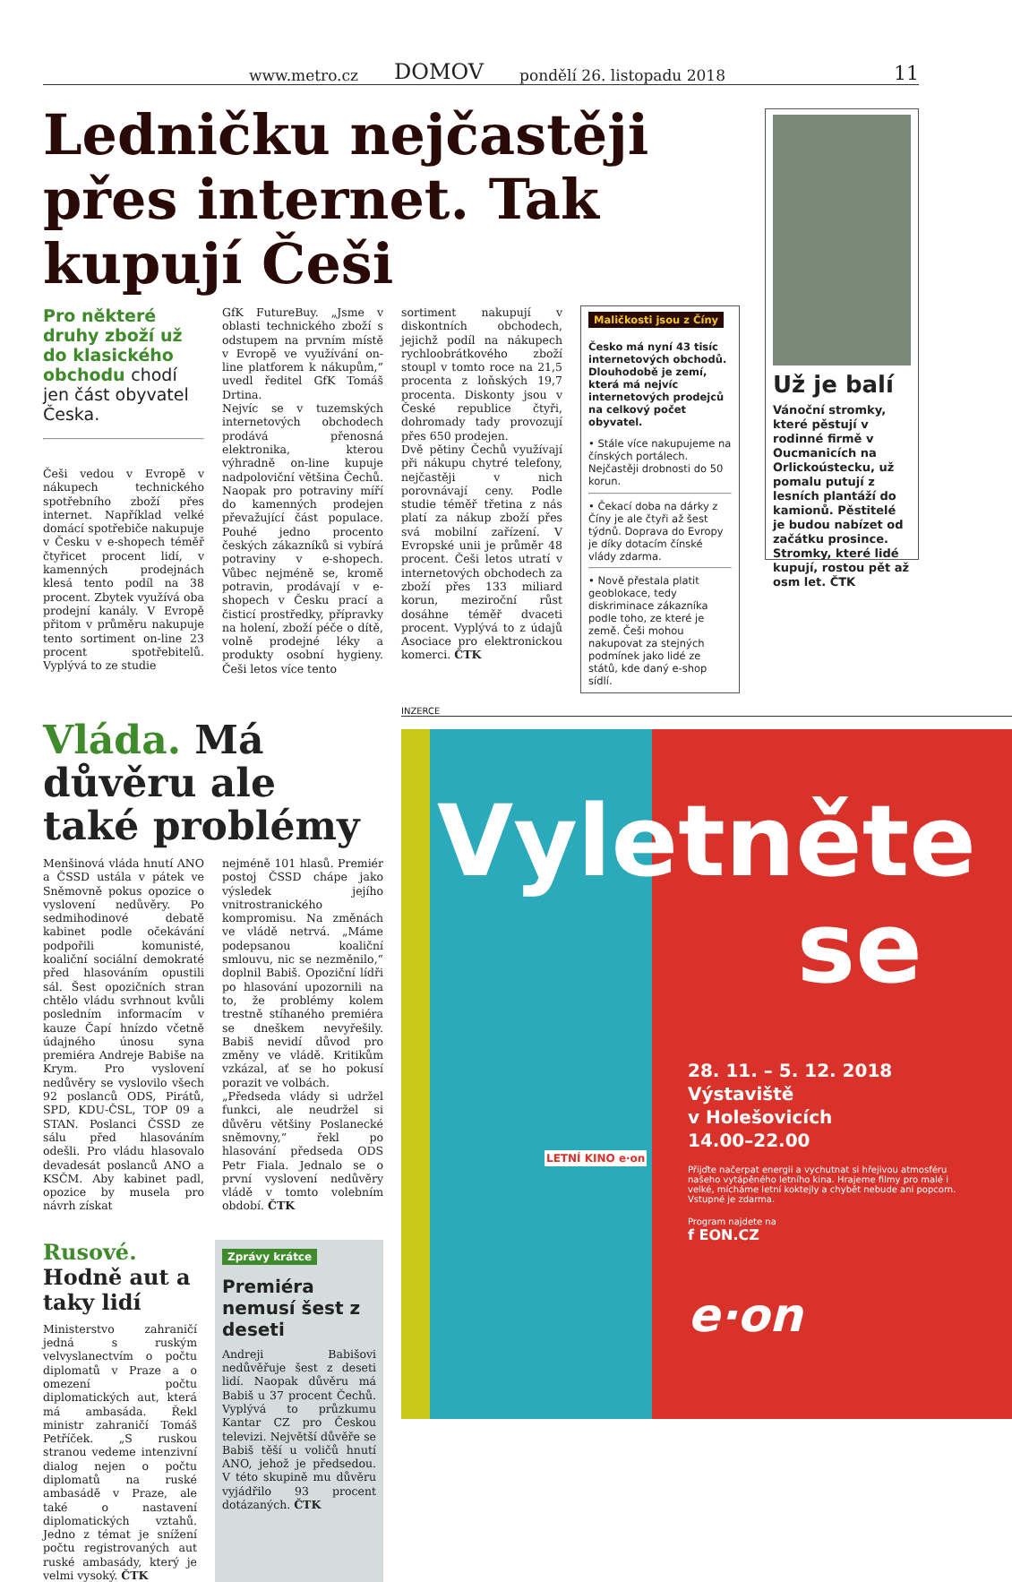www.metro.cz DOMOV pondělí 26. listopadu 2018 11
Ledničku nejčastěji přes internet. Tak kupují Češi
Pro některé druhy zboží už do klasického obchodu chodí jen část obyvatel Česka.
Češi vedou v Evropě v nákupech technického spotřebního zboží přes internet. Například velké domácí spotřebiče nakupuje v Česku v e-shopech téměř čtyřicet procent lidí, v kamenných prodejnách klesá tento podíl na 38 procent. Zbytek využívá oba prodejní kanály. V Evropě přitom v průměru nakupuje tento sortiment on-line 23 procent spotřebitelů. Vyplývá to ze studie
GfK FutureBuy. „Jsme v oblasti technického zboží s odstupem na prvním místě v Evropě ve využívání on-line platforem k nákupům,“ uvedl ředitel GfK Tomáš Drtina.
Nejvíc se v tuzemských internetových obchodech prodává přenosná elektronika, kterou výhradně on-line kupuje nadpoloviční většina Čechů. Naopak pro potraviny míří do kamenných prodejen převažující část populace. Pouhé jedno procento českých zákazníků si vybírá potraviny v e-shopech. Vůbec nejméně se, kromě potravin, prodávají v e-shopech v Česku prací a čisticí prostředky, přípravky na holení, zboží péče o dítě, volně prodejné léky a produkty osobní hygieny. Češi letos více tento
sortiment nakupují v diskontních obchodech, jejichž podíl na nákupech rychloobrátkového zboží stoupl v tomto roce na 21,5 procenta z loňských 19,7 procenta. Diskonty jsou v České republice čtyři, dohromady tady provozují přes 650 prodejen.
Dvě pětiny Čechů využívají při nákupu chytré telefony, nejčastěji v nich porovnávají ceny. Podle studie téměř třetina z nás platí za nákup zboží přes svá mobilní zařízení. V Evropské unii je průměr 48 procent. Češi letos utratí v internetových obchodech za zboží přes 133 miliard korun, meziroční růst dosáhne téměř dvaceti procent. Vyplývá to z údajů Asociace pro elektronickou komerci. ČTK
Maličkosti jsou z Číny
Česko má nyní 43 tisíc internetových obchodů. Dlouhodobě je zemí, která má nejvíc internetových prodejců na celkový počet obyvatel.
• Stále více nakupujeme na čínských portálech. Nejčastěji drobnosti do 50 korun.
• Čekací doba na dárky z Číny je ale čtyři až šest týdnů. Doprava do Evropy je díky dotacím čínské vlády zdarma.
• Nově přestala platit geoblokace, tedy diskriminace zákazníka podle toho, ze které je země. Češi mohou nakupovat za stejných podmínek jako lidé ze států, kde daný e-shop sídlí.
Už je balí
Vánoční stromky, které pěstují v rodinné firmě v Oucmanicích na Orlickoústecku, už pomalu putují z lesních plantáží do kamionů. Pěstitelé je budou nabízet od začátku prosince. Stromky, které lidé kupují, rostou pět až osm let. ČTK
Vláda. Má důvěru ale také problémy
Menšinová vláda hnutí ANO a ČSSD ustála v pátek ve Sněmovně pokus opozice o vyslovení nedůvěry. Po sedmihodinové debatě kabinet podle očekávání podpořili komunisté, koaliční sociální demokraté před hlasováním opustili sál. Šest opozičních stran chtělo vládu svrhnout kvůli posledním informacím v kauze Čapí hnízdo včetně údajného únosu syna premiéra Andreje Babiše na Krym. Pro vyslovení nedůvěry se vyslovilo všech 92 poslanců ODS, Pirátů, SPD, KDU-ČSL, TOP 09 a STAN. Poslanci ČSSD ze sálu před hlasováním odešli. Pro vládu hlasovalo devadesát poslanců ANO a KSČM. Aby kabinet padl, opozice by musela pro návrh získat
nejméně 101 hlasů. Premiér postoj ČSSD chápe jako výsledek jejího vnitrostranického kompromisu. Na změnách ve vládě netrvá. „Máme podepsanou koaliční smlouvu, nic se nezměnilo,“ doplnil Babiš. Opoziční lídři po hlasování upozornili na to, že problémy kolem trestně stíhaného premiéra se dneškem nevyřešily. Babiš nevidí důvod pro změny ve vládě. Kritikům vzkázal, ať se ho pokusí porazit ve volbách.
„Předseda vlády si udržel funkci, ale neudržel si důvěru většiny Poslanecké sněmovny,“ řekl po hlasování předseda ODS Petr Fiala. Jednalo se o první vyslovení nedůvěry vládě v tomto volebním období. ČTK
Rusové. Hodně aut a taky lidí
Ministerstvo zahraničí jedná s ruským velvyslanectvím o počtu diplomatů v Praze a o omezení počtu diplomatických aut, která má ambasáda. Řekl ministr zahraničí Tomáš Petříček. „S ruskou stranou vedeme intenzivní dialog nejen o počtu diplomatů na ruské ambasádě v Praze, ale také o nastavení diplomatických vztahů. Jedno z témat je snížení počtu registrovaných aut ruské ambasády, který je velmi vysoký. ČTK
Zprávy krátce
Premiéra nemusí šest z deseti
Andreji Babišovi nedůvěřuje šest z deseti lidí. Naopak důvěru má Babiš u 37 procent Čechů. Vyplývá to průzkumu Kantar CZ pro Českou televizi. Největší důvěře se Babiš těší u voličů hnutí ANO, jehož je předsedou. V této skupině mu důvěru vyjádřilo 93 procent dotázaných. ČTK
INZERCE
Vyletněte
se
28. 11. – 5. 12. 2018
Výstaviště
v Holešovicích
14.00–22.00
Přijďte načerpat energii a vychutnat si hřejivou atmosféru našeho vytápěného letního kina. Hrajeme filmy pro malé i velké, mícháme letní koktejly a chybět nebude ani popcorn. Vstupné je zdarma.
Program najdete na
f EON.CZ
e·on
LETNÍ KINO e·on